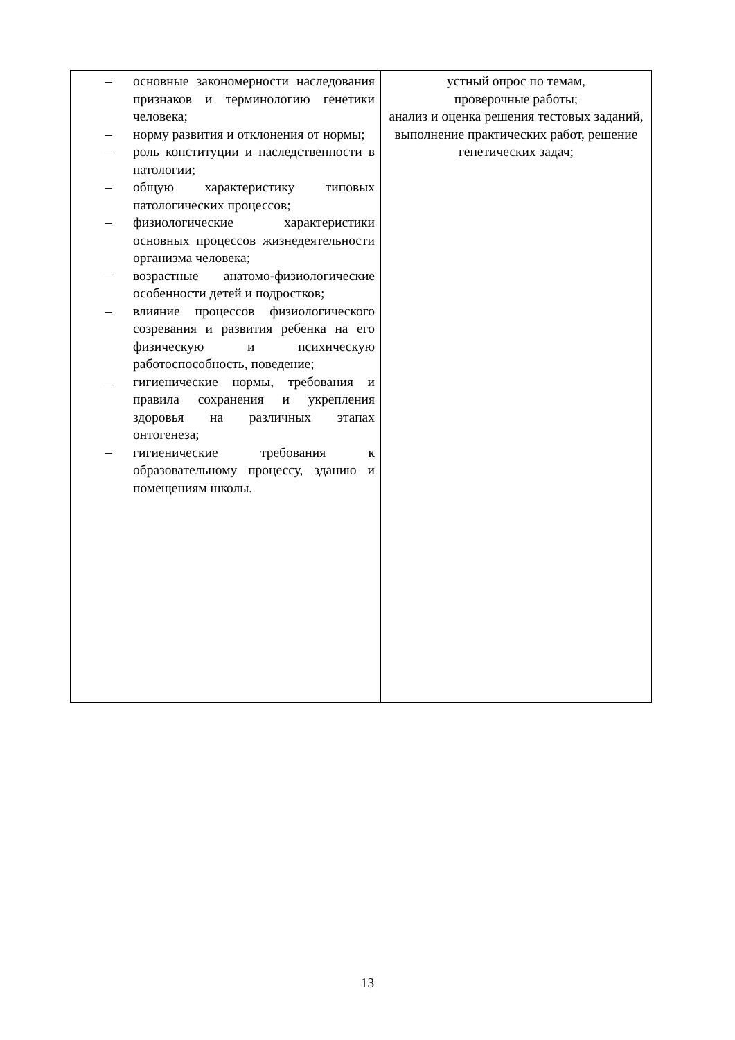| – основные закономерности наследования признаков и терминологию генетики человека; – норму развития и отклонения от нормы; – роль конституции и наследственности в патологии; – общую характеристику типовых патологических процессов; – физиологические характеристики основных процессов жизнедеятельности организма человека; – возрастные анатомо-физиологические особенности детей и подростков; – влияние процессов физиологического созревания и развития ребенка на его физическую и психическую работоспособность, поведение; – гигиенические нормы, требования и правила сохранения и укрепления здоровья на различных этапах онтогенеза; – гигиенические требования к образовательному процессу, зданию и помещениям школы. | устный опрос по темам, проверочные работы; анализ и оценка решения тестовых заданий, выполнение практических работ, решение генетических задач; |
13